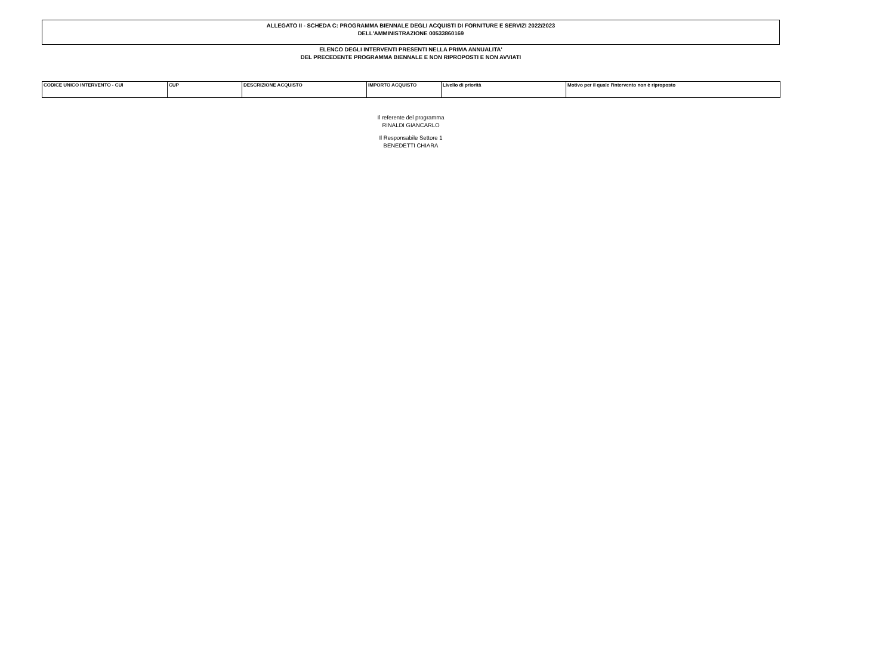ALLEGATO II - SCHEDA C: PROGRAMMA BIENNALE DEGLI ACQUISTI DI FORNITURE E SERVIZI 2022/2023
DELL'AMMINISTRAZIONE 00533860169
ELENCO DEGLI INTERVENTI PRESENTI NELLA PRIMA ANNUALITA'
DEL PRECEDENTE PROGRAMMA BIENNALE E NON RIPROPOSTI E NON AVVIATI
| CODICE UNICO INTERVENTO - CUI | CUP | DESCRIZIONE ACQUISTO | IMPORTO ACQUISTO | Livello di priorità | Motivo per il quale l'intervento non è riproposto |
| --- | --- | --- | --- | --- | --- |
Il referente del programma
RINALDI GIANCARLO
Il Responsabile Settore 1
BENEDETTI CHIARA